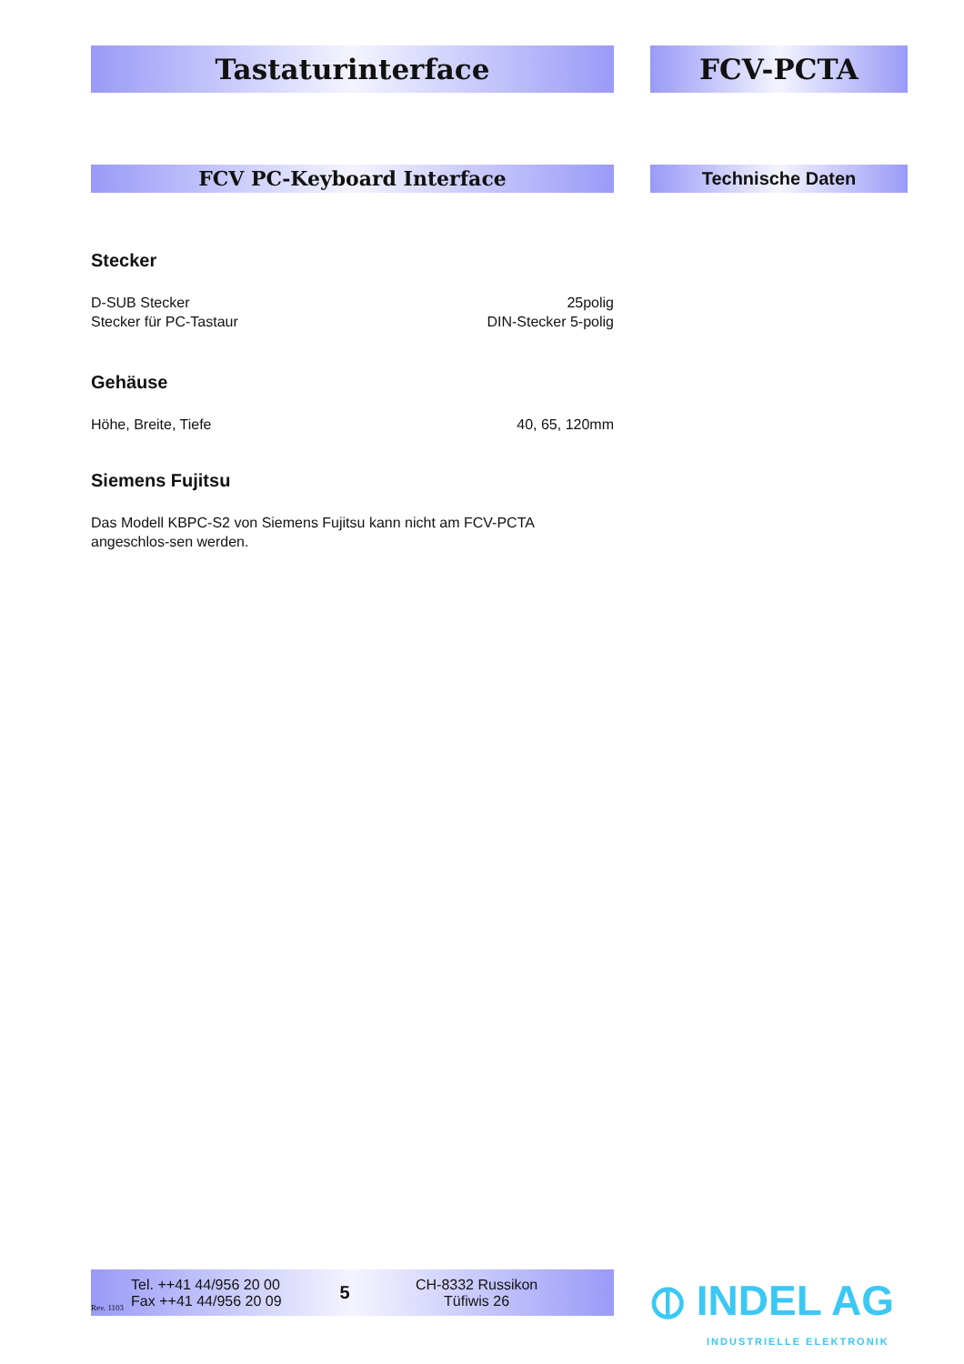Tastaturinterface FCV-PCTA
FCV PC-Keyboard Interface Technische Daten
Stecker
D-SUB Stecker 25polig
Stecker für PC-Tastaur DIN-Stecker 5-polig
Gehäuse
Höhe, Breite, Tiefe 40, 65, 120mm
Siemens Fujitsu
Das Modell KBPC-S2 von Siemens Fujitsu kann nicht am FCV-PCTA angeschlos-sen werden.
Rev. 1103
Tel. ++41 44/956 20 00
Fax ++41 44/956 20 09
5
CH-8332 Russikon
Tüfiwis 26
⦶ INDEL AG
INDUSTRIELLE ELEKTRONIK